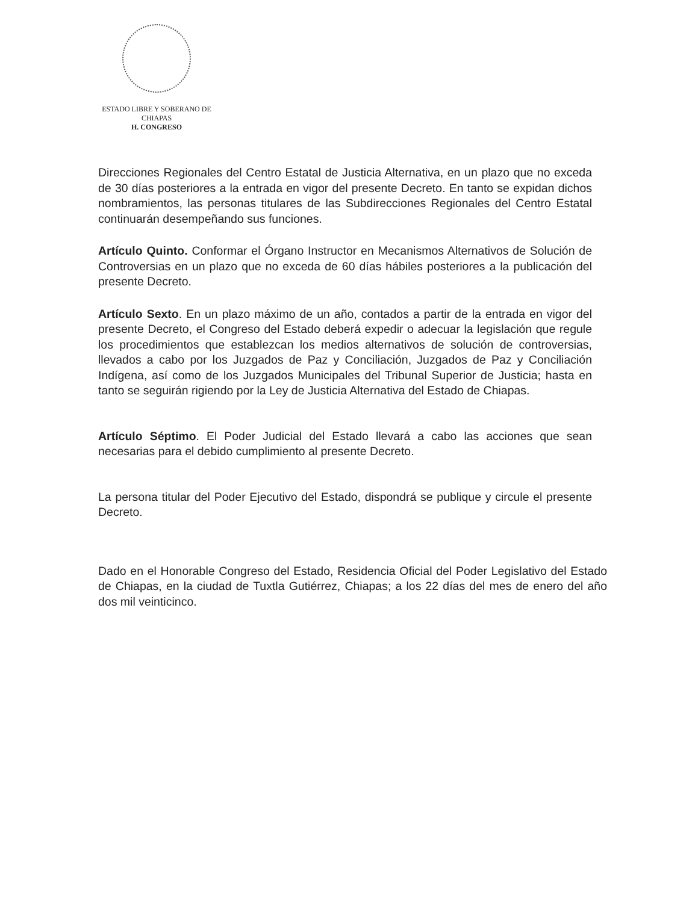ESTADO LIBRE Y SOBERANO DE
CHIAPAS
H. CONGRESO
Direcciones Regionales del Centro Estatal de Justicia Alternativa, en un plazo que no exceda de 30 días posteriores a la entrada en vigor del presente Decreto. En tanto se expidan dichos nombramientos, las personas titulares de las Subdirecciones Regionales del Centro Estatal continuarán desempeñando sus funciones.
Artículo Quinto. Conformar el Órgano Instructor en Mecanismos Alternativos de Solución de Controversias en un plazo que no exceda de 60 días hábiles posteriores a la publicación del presente Decreto.
Artículo Sexto. En un plazo máximo de un año, contados a partir de la entrada en vigor del presente Decreto, el Congreso del Estado deberá expedir o adecuar la legislación que regule los procedimientos que establezcan los medios alternativos de solución de controversias, llevados a cabo por los Juzgados de Paz y Conciliación, Juzgados de Paz y Conciliación Indígena, así como de los Juzgados Municipales del Tribunal Superior de Justicia; hasta en tanto se seguirán rigiendo por la Ley de Justicia Alternativa del Estado de Chiapas.
Artículo Séptimo. El Poder Judicial del Estado llevará a cabo las acciones que sean necesarias para el debido cumplimiento al presente Decreto.
La persona titular del Poder Ejecutivo del Estado, dispondrá se publique y circule el presente Decreto.
Dado en el Honorable Congreso del Estado, Residencia Oficial del Poder Legislativo del Estado de Chiapas, en la ciudad de Tuxtla Gutiérrez, Chiapas; a los 22 días del mes de enero del año dos mil veinticinco.